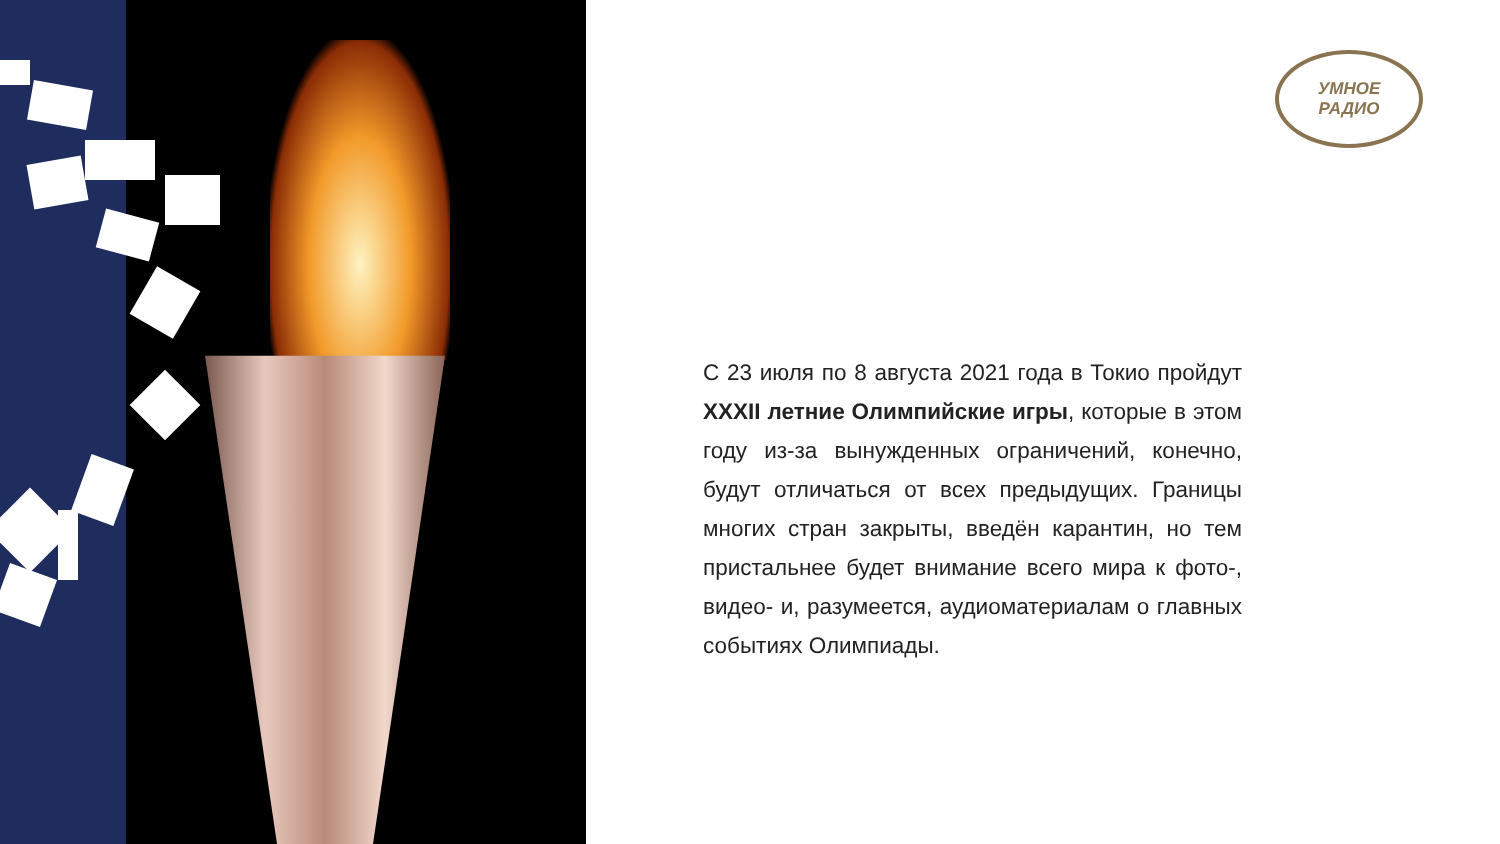УМНОЕ
РАДИО
С 23 июля по 8 августа 2021 года в Токио пройдут XXXII летние Олимпийские игры, которые в этом году из-за вынужденных ограничений, конечно, будут отличаться от всех предыдущих. Границы многих стран закрыты, введён карантин, но тем пристальнее будет внимание всего мира к фото-, видео- и, разумеется, аудиоматериалам о главных событиях Олимпиады.